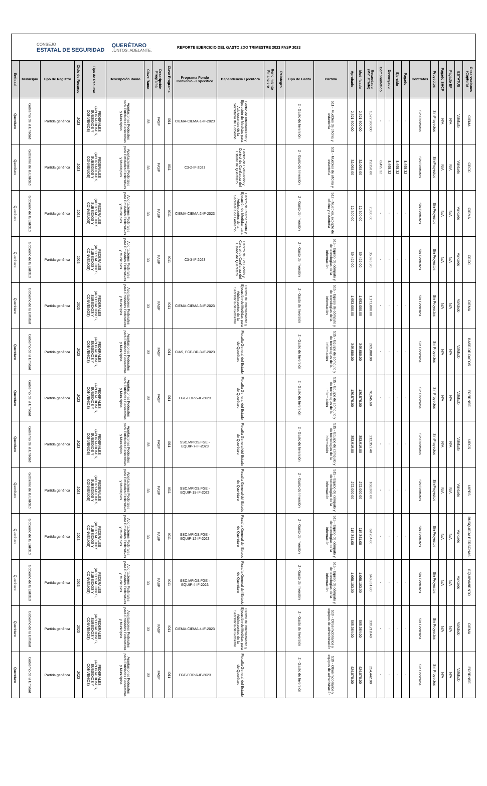CONSEJO
ESTATAL DE SEGURIDAD QUERÉTARO
JUNTOS, ADELANTE.
REPORTE EJERCICIO DEL GASTO 2DO TRIMESTRE 2023 FASP 2023
| Entidad | Municipio | Tipo de Registro | Ciclo de Recurso | Tipo de Recurso | Descripción Ramo | Clave Ramo | Descripción Programa | Clave Programa | Programa Fondo Convenio - Específico | Dependencia Ejecutora | Rendimiento Financiero | Reintegro | Tipo de Gasto | Partida | Aprobado | Modificado | Recaudado (Ministrado) | Comprometido | Devengado | Ejercido | Pagado | Contratos | Proyectos | Pagado SHCP | Pagado EF | ESTATUS | Observaciones (Captura) |
| --- | --- | --- | --- | --- | --- | --- | --- | --- | --- | --- | --- | --- | --- | --- | --- | --- | --- | --- | --- | --- | --- | --- | --- | --- | --- | --- | --- |
| Querétaro | Gobierno de la Entidad | Partida genérica | 2023 | FEDERALES (APORTACIONES, SUBSIDIOS Y CONVENIOS) | Aportaciones Federales para Entidades Federativas y Municipios | 33 | FASP | I011 | CIEMA-CIEMA-1-IF-2023 | Centro de Internamiento y Ejecución de Medidas para Adolescentes de la Secretaría de Gobierno | | | 2 - Gasto de Inversión | 511 - Muebles de oficina y estantería | 2,621,600.00 | 2,621,600.00 | 1,572,960.00 | - | - | - | - | Sin Contratos | Sin Proyectos | N/A | N/A | Validado | CIEMA |
| Querétaro | Gobierno de la Entidad | Partida genérica | 2023 | FEDERALES (APORTACIONES, SUBSIDIOS Y CONVENIOS) | Aportaciones Federales para Entidades Federativas y Municipios | 33 | FASP | I011 | C3-2-IF-2023 | Centro de Evaluación y Control de Confianza del Estado de Querétaro | | | 2 - Gasto de Inversión | 511 - Muebles de oficina y estantería | 32,098.00 | 32,098.00 | 19,258.80 | 8,495.32 | 8,495.32 | 8,495.32 | 8,495.32 | Sin Contratos | Sin Proyectos | N/A | N/A | Validado | CECC |
| Querétaro | Gobierno de la Entidad | Partida genérica | 2023 | FEDERALES (APORTACIONES, SUBSIDIOS Y CONVENIOS) | Aportaciones Federales para Entidades Federativas y Municipios | 33 | FASP | I011 | CIEMA-CIEMA-2-IF-2023 | Centro de Internamiento y Ejecución de Medidas para Adolescentes de la Secretaría de Gobierno | | | 2 - Gasto de Inversión | 512 - Muebles, excepto de oficina y estantería | 12,300.00 | 12,300.00 | 7,380.00 | - | - | - | - | Sin Contratos | Sin Proyectos | N/A | N/A | Validado | CIEMA |
| Querétaro | Gobierno de la Entidad | Partida genérica | 2023 | FEDERALES (APORTACIONES, SUBSIDIOS Y CONVENIOS) | Aportaciones Federales para Entidades Federativas y Municipios | 33 | FASP | I011 | C3-3-IF-2023 | Centro de Evaluación y Control de Confianza del Estado de Querétaro | | | 2 - Gasto de Inversión | 515 - Equipo de cómputo y de tecnologías de la información | 59,492.00 | 59,492.00 | 35,695.20 | - | - | - | - | Sin Contratos | Sin Proyectos | N/A | N/A | Validado | CECC |
| Querétaro | Gobierno de la Entidad | Partida genérica | 2023 | FEDERALES (APORTACIONES, SUBSIDIOS Y CONVENIOS) | Aportaciones Federales para Entidades Federativas y Municipios | 33 | FASP | I011 | CIEMA-CIEMA-3-IF-2023 | Centro de Internamiento y Ejecución de Medidas para Adolescentes de la Secretaría de Gobierno | | | 2 - Gasto de Inversión | 515 - Equipo de cómputo y de tecnologías de la información | 1,953,000.00 | 1,953,000.00 | 1,171,800.00 | - | - | - | - | Sin Contratos | Sin Proyectos | N/A | N/A | Validado | CIEMA |
| Querétaro | Gobierno de la Entidad | Partida genérica | 2023 | FEDERALES (APORTACIONES, SUBSIDIOS Y CONVENIOS) | Aportaciones Federales para Entidades Federativas y Municipios | 33 | FASP | I011 | CIAS, FGE-BD-3-IF-2023 | Fiscalía General del Estado de Querétaro | | | 2 - Gasto de Inversión | 515 - Equipo de cómputo y de tecnologías de la información | 349,680.00 | 349,680.00 | 209,808.00 | - | - | - | - | Sin Contratos | Sin Proyectos | N/A | N/A | Validado | BASE DE DATOS |
| Querétaro | Gobierno de la Entidad | Partida genérica | 2023 | FEDERALES (APORTACIONES, SUBSIDIOS Y CONVENIOS) | Aportaciones Federales para Entidades Federativas y Municipios | 33 | FASP | I011 | FGE-FOR-5-IF-2023 | Fiscalía General del Estado de Querétaro | | | 2 - Gasto de Inversión | 515 - Equipo de cómputo y de tecnologías de la información | 130,576.00 | 130,576.00 | 78,345.60 | - | - | - | - | Sin Contratos | Sin Proyectos | N/A | N/A | Validado | FORENSE |
| Querétaro | Gobierno de la Entidad | Partida genérica | 2023 | FEDERALES (APORTACIONES, SUBSIDIOS Y CONVENIOS) | Aportaciones Federales para Entidades Federativas y Municipios | 33 | FASP | I011 | SSC,MPIOS,FGE - EQUIP-7-IF-2023 | Fiscalía General del Estado de Querétaro | | | 2 - Gasto de Inversión | 515 - Equipo de cómputo y de tecnologías de la información | 353,919.00 | 353,919.00 | 212,351.40 | - | - | - | - | Sin Contratos | Sin Proyectos | N/A | N/A | Validado | UECS |
| Querétaro | Gobierno de la Entidad | Partida genérica | 2023 | FEDERALES (APORTACIONES, SUBSIDIOS Y CONVENIOS) | Aportaciones Federales para Entidades Federativas y Municipios | 33 | FASP | I011 | SSC,MPIOS,FGE - EQUIP-15-IF-2023 | Fiscalía General del Estado de Querétaro | | | 2 - Gasto de Inversión | 515 - Equipo de cómputo y de tecnologías de la información | 272,000.00 | 272,000.00 | 163,200.00 | - | - | - | - | Sin Contratos | Sin Proyectos | N/A | N/A | Validado | UIPES |
| Querétaro | Gobierno de la Entidad | Partida genérica | 2023 | FEDERALES (APORTACIONES, SUBSIDIOS Y CONVENIOS) | Aportaciones Federales para Entidades Federativas y Municipios | 33 | FASP | I011 | SSC,MPIOS,FGE - EQUIP-12-IF-2023 | Fiscalía General del Estado de Querétaro | | | 2 - Gasto de Inversión | 515 - Equipo de cómputo y de tecnologías de la información | 115,341.00 | 115,341.00 | 69,204.60 | - | - | - | - | Sin Contratos | Sin Proyectos | N/A | N/A | Validado | BUSQUEDA PERSONAS |
| Querétaro | Gobierno de la Entidad | Partida genérica | 2023 | FEDERALES (APORTACIONES, SUBSIDIOS Y CONVENIOS) | Aportaciones Federales para Entidades Federativas y Municipios | 33 | FASP | I011 | SSC,MPIOS,FGE - EQUIP-4-IF-2023 | Fiscalía General del Estado de Querétaro | | | 2 - Gasto de Inversión | 515 - Equipo de cómputo y de tecnologías de la información | 1,068,103.00 | 1,068,103.00 | 640,861.80 | - | - | - | - | Sin Contratos | Sin Proyectos | N/A | N/A | Validado | EQUIPAMIENTO |
| Querétaro | Gobierno de la Entidad | Partida genérica | 2023 | FEDERALES (APORTACIONES, SUBSIDIOS Y CONVENIOS) | Aportaciones Federales para Entidades Federativas y Municipios | 33 | FASP | I011 | CIEMA-CIEMA-4-IF-2023 | Centro de Internamiento y Ejecución de Medidas para Adolescentes de la Secretaría de Gobierno | | | 2 - Gasto de Inversión | 519 - Otros mobiliarios y equipos de administración | 565,364.00 | 565,364.00 | 339,218.40 | - | - | - | - | Sin Contratos | Sin Proyectos | N/A | N/A | Validado | CIEMA |
| Querétaro | Gobierno de la Entidad | Partida genérica | 2023 | FEDERALES (APORTACIONES, SUBSIDIOS Y CONVENIOS) | Aportaciones Federales para Entidades Federativas y Municipios | 33 | FASP | I011 | FGE-FOR-6-IF-2023 | Fiscalía General del Estado de Querétaro | | | 2 - Gasto de Inversión | 519 - Otros mobiliarios y equipos de administración | 424,070.00 | 424,070.00 | 254,442.00 | - | - | - | - | Sin Contratos | Sin Proyectos | N/A | N/A | Validado | FORENSE |